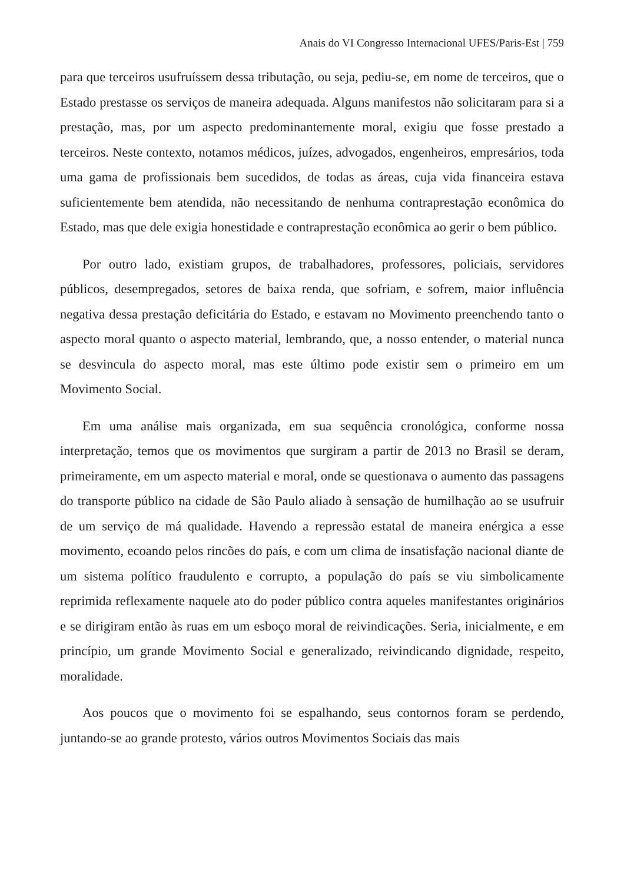Anais do VI Congresso Internacional UFES/Paris-Est | 759
para que terceiros usufruíssem dessa tributação, ou seja, pediu-se, em nome de terceiros, que o Estado prestasse os serviços de maneira adequada. Alguns manifestos não solicitaram para si a prestação, mas, por um aspecto predominantemente moral, exigiu que fosse prestado a terceiros. Neste contexto, notamos médicos, juízes, advogados, engenheiros, empresários, toda uma gama de profissionais bem sucedidos, de todas as áreas, cuja vida financeira estava suficientemente bem atendida, não necessitando de nenhuma contraprestação econômica do Estado, mas que dele exigia honestidade e contraprestação econômica ao gerir o bem público.
Por outro lado, existiam grupos, de trabalhadores, professores, policiais, servidores públicos, desempregados, setores de baixa renda, que sofriam, e sofrem, maior influência negativa dessa prestação deficitária do Estado, e estavam no Movimento preenchendo tanto o aspecto moral quanto o aspecto material, lembrando, que, a nosso entender, o material nunca se desvincula do aspecto moral, mas este último pode existir sem o primeiro em um Movimento Social.
Em uma análise mais organizada, em sua sequência cronológica, conforme nossa interpretação, temos que os movimentos que surgiram a partir de 2013 no Brasil se deram, primeiramente, em um aspecto material e moral, onde se questionava o aumento das passagens do transporte público na cidade de São Paulo aliado à sensação de humilhação ao se usufruir de um serviço de má qualidade. Havendo a repressão estatal de maneira enérgica a esse movimento, ecoando pelos rincões do país, e com um clima de insatisfação nacional diante de um sistema político fraudulento e corrupto, a população do país se viu simbolicamente reprimida reflexamente naquele ato do poder público contra aqueles manifestantes originários e se dirigiram então às ruas em um esboço moral de reivindicações. Seria, inicialmente, e em princípio, um grande Movimento Social e generalizado, reivindicando dignidade, respeito, moralidade.
Aos poucos que o movimento foi se espalhando, seus contornos foram se perdendo, juntando-se ao grande protesto, vários outros Movimentos Sociais das mais